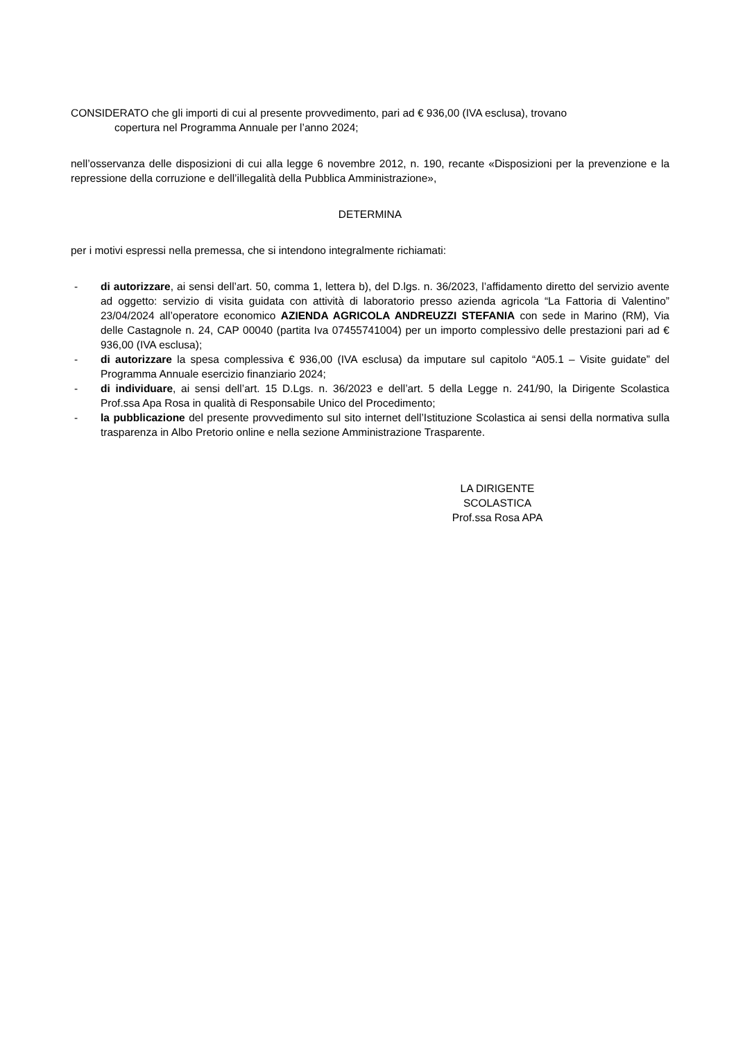CONSIDERATO che gli importi di cui al presente provvedimento, pari ad € 936,00 (IVA esclusa), trovano
copertura nel Programma Annuale per l’anno 2024;
nell’osservanza delle disposizioni di cui alla legge 6 novembre 2012, n. 190, recante «Disposizioni per la prevenzione e la repressione della corruzione e dell’illegalità della Pubblica Amministrazione»,
DETERMINA
per i motivi espressi nella premessa, che si intendono integralmente richiamati:
- di autorizzare, ai sensi dell’art. 50, comma 1, lettera b), del D.lgs. n. 36/2023, l’affidamento diretto del servizio avente ad oggetto: servizio di visita guidata con attività di laboratorio presso azienda agricola “La Fattoria di Valentino” 23/04/2024 all’operatore economico AZIENDA AGRICOLA ANDREUZZI STEFANIA con sede in Marino (RM), Via delle Castagnole n. 24, CAP 00040 (partita Iva 07455741004) per un importo complessivo delle prestazioni pari ad € 936,00 (IVA esclusa);
- di autorizzare la spesa complessiva € 936,00 (IVA esclusa) da imputare sul capitolo “A05.1 – Visite guidate” del Programma Annuale esercizio finanziario 2024;
- di individuare, ai sensi dell’art. 15 D.Lgs. n. 36/2023 e dell’art. 5 della Legge n. 241/90, la Dirigente Scolastica Prof.ssa Apa Rosa in qualità di Responsabile Unico del Procedimento;
- la pubblicazione del presente provvedimento sul sito internet dell’Istituzione Scolastica ai sensi della normativa sulla trasparenza in Albo Pretorio online e nella sezione Amministrazione Trasparente.
LA DIRIGENTE SCOLASTICA
Prof.ssa Rosa APA